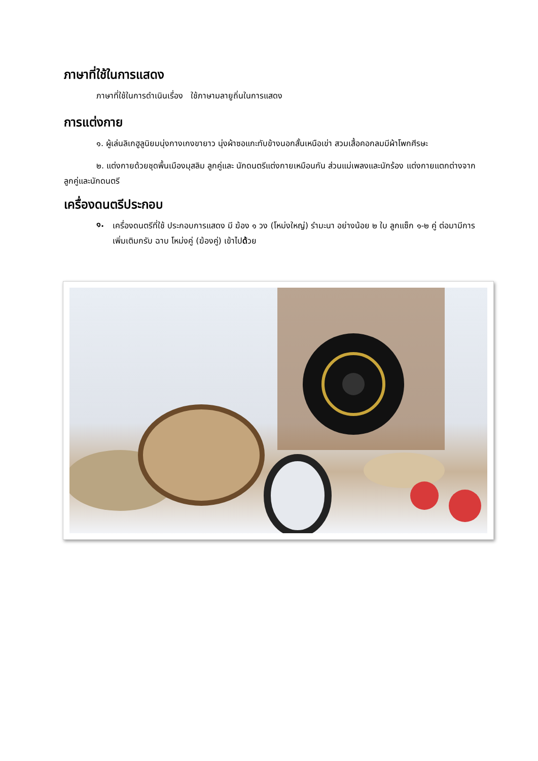ภาษาที่ใช้ในการแสดง
ภาษาที่ใช้ในการดำเนินเรื่อง ใช้ภาษามลายูถิ่นในการแสดง
การแต่งกาย
๑. ผู้เล่นลิเกฮูลูนิยมนุ่งกางเกงขายาว นุ่งผ้าซอแกะทับข้างนอกสั้นเหนือเข่า สวมเสื้อคอกลมมีผ้าโพกศีรษะ
๒. แต่งกายด้วยชุดพื้นเมืองมุสลิม ลูกคู่และ นักดนตรีแต่งกายเหมือนกัน ส่วนแม่เพลงและนักร้อง แต่งกายแตกต่างจากลูกคู่และนักดนตรี
เครื่องดนตรีประกอบ
๑.
เครื่องดนตรีที่ใช้ ประกอบการแสดง มี ฆ้อง ๑ วง (โหม่งใหญ่) รำมะนา อย่างน้อย ๒ ใบ ลูกแซ็ก ๑-๒ คู่ ต่อมามีการเพิ่มเติมกรับ ฉาบ โหม่งคู่ (ฆ้องคู่) เข้าไปด้วย